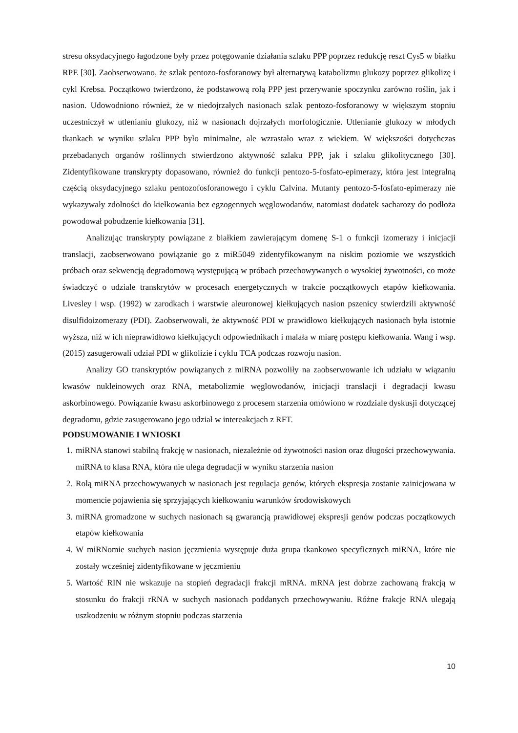stresu oksydacyjnego łagodzone były przez potęgowanie działania szlaku PPP poprzez redukcję reszt Cys5 w białku RPE [30]. Zaobserwowano, że szlak pentozo-fosforanowy był alternatywą katabolizmu glukozy poprzez glikolizę i cykl Krebsa. Początkowo twierdzono, że podstawową rolą PPP jest przerywanie spoczynku zarówno roślin, jak i nasion. Udowodniono również, że w niedojrzałych nasionach szlak pentozo-fosforanowy w większym stopniu uczestniczył w utlenianiu glukozy, niż w nasionach dojrzałych morfologicznie. Utlenianie glukozy w młodych tkankach w wyniku szlaku PPP było minimalne, ale wzrastało wraz z wiekiem. W większości dotychczas przebadanych organów roślinnych stwierdzono aktywność szlaku PPP, jak i szlaku glikolitycznego [30]. Zidentyfikowane transkrypty dopasowano, również do funkcji pentozo-5-fosfato-epimerazy, która jest integralną częścią oksydacyjnego szlaku pentozofosforanowego i cyklu Calvina. Mutanty pentozo-5-fosfato-epimerazy nie wykazywały zdolności do kiełkowania bez egzogennych węglowodanów, natomiast dodatek sacharozy do podłoża powodował pobudzenie kiełkowania [31].
Analizując transkrypty powiązane z białkiem zawierającym domenę S-1 o funkcji izomerazy i inicjacji translacji, zaobserwowano powiązanie go z miR5049 zidentyfikowanym na niskim poziomie we wszystkich próbach oraz sekwencją degradomową występującą w próbach przechowywanych o wysokiej żywotności, co może świadczyć o udziale transkrytów w procesach energetycznych w trakcie początkowych etapów kiełkowania. Livesley i wsp. (1992) w zarodkach i warstwie aleuronowej kiełkujących nasion pszenicy stwierdzili aktywność disulfidoizomerazy (PDI). Zaobserwowali, że aktywność PDI w prawidłowo kiełkujących nasionach była istotnie wyższa, niż w ich nieprawidłowo kiełkujących odpowiednikach i malała w miarę postępu kiełkowania. Wang i wsp. (2015) zasugerowali udział PDI w glikolizie i cyklu TCA podczas rozwoju nasion.
Analizy GO transkryptów powiązanych z miRNA pozwoliły na zaobserwowanie ich udziału w wiązaniu kwasów nukleinowych oraz RNA, metabolizmie węglowodanów, inicjacji translacji i degradacji kwasu askorbinowego. Powiązanie kwasu askorbinowego z procesem starzenia omówiono w rozdziale dyskusji dotyczącej degradomu, gdzie zasugerowano jego udział w intereakcjach z RFT.
PODSUMOWANIE I WNIOSKI
1. miRNA stanowi stabilną frakcję w nasionach, niezależnie od żywotności nasion oraz długości przechowywania. miRNA to klasa RNA, która nie ulega degradacji w wyniku starzenia nasion
2. Rolą miRNA przechowywanych w nasionach jest regulacja genów, których ekspresja zostanie zainicjowana w momencie pojawienia się sprzyjających kiełkowaniu warunków środowiskowych
3. miRNA gromadzone w suchych nasionach są gwarancją prawidłowej ekspresji genów podczas początkowych etapów kiełkowania
4. W miRNomie suchych nasion jęczmienia występuje duża grupa tkankowo specyficznych miRNA, które nie zostały wcześniej zidentyfikowane w jęczmieniu
5. Wartość RIN nie wskazuje na stopień degradacji frakcji mRNA. mRNA jest dobrze zachowaną frakcją w stosunku do frakcji rRNA w suchych nasionach poddanych przechowywaniu. Różne frakcje RNA ulegają uszkodzeniu w różnym stopniu podczas starzenia
10